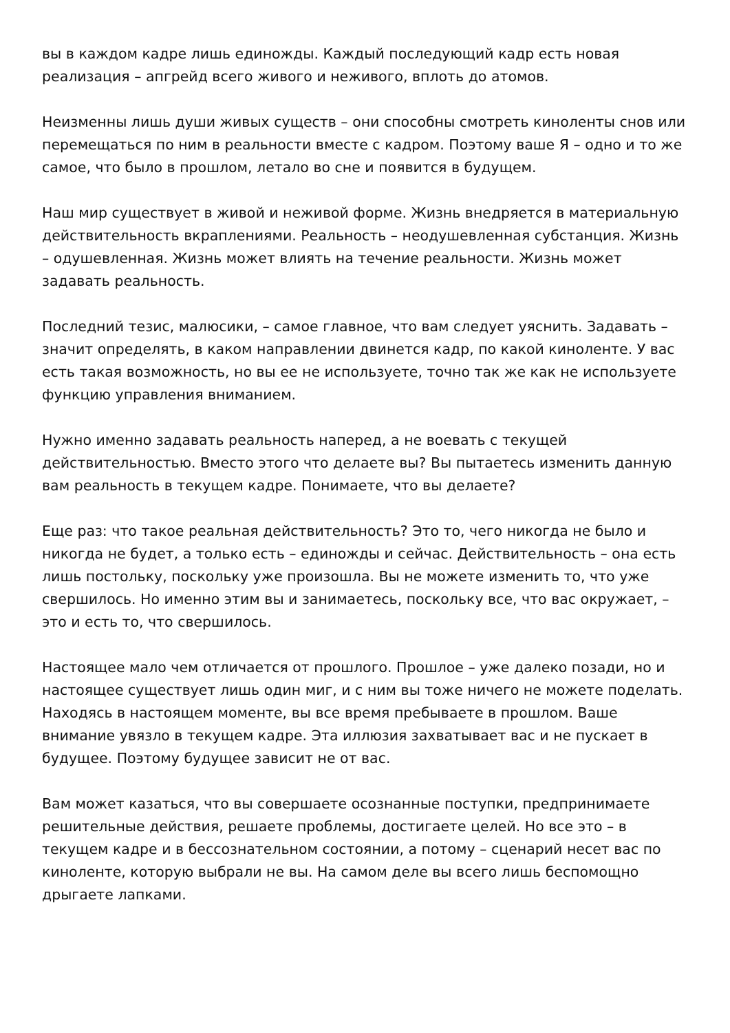вы в каждом кадре лишь единожды. Каждый последующий кадр есть новая реализация – апгрейд всего живого и неживого, вплоть до атомов.
Неизменны лишь души живых существ – они способны смотреть киноленты снов или перемещаться по ним в реальности вместе с кадром. Поэтому ваше Я – одно и то же самое, что было в прошлом, летало во сне и появится в будущем.
Наш мир существует в живой и неживой форме. Жизнь внедряется в материальную действительность вкраплениями. Реальность – неодушевленная субстанция. Жизнь – одушевленная. Жизнь может влиять на течение реальности. Жизнь может задавать реальность.
Последний тезис, малюсики, – самое главное, что вам следует уяснить. Задавать – значит определять, в каком направлении двинется кадр, по какой киноленте. У вас есть такая возможность, но вы ее не используете, точно так же как не используете функцию управления вниманием.
Нужно именно задавать реальность наперед, а не воевать с текущей действительностью. Вместо этого что делаете вы? Вы пытаетесь изменить данную вам реальность в текущем кадре. Понимаете, что вы делаете?
Еще раз: что такое реальная действительность? Это то, чего никогда не было и никогда не будет, а только есть – единожды и сейчас. Действительность – она есть лишь постольку, поскольку уже произошла. Вы не можете изменить то, что уже свершилось. Но именно этим вы и занимаетесь, поскольку все, что вас окружает, – это и есть то, что свершилось.
Настоящее мало чем отличается от прошлого. Прошлое – уже далеко позади, но и настоящее существует лишь один миг, и с ним вы тоже ничего не можете поделать. Находясь в настоящем моменте, вы все время пребываете в прошлом. Ваше внимание увязло в текущем кадре. Эта иллюзия захватывает вас и не пускает в будущее. Поэтому будущее зависит не от вас.
Вам может казаться, что вы совершаете осознанные поступки, предпринимаете решительные действия, решаете проблемы, достигаете целей. Но все это – в текущем кадре и в бессознательном состоянии, а потому – сценарий несет вас по киноленте, которую выбрали не вы. На самом деле вы всего лишь беспомощно дрыгаете лапками.